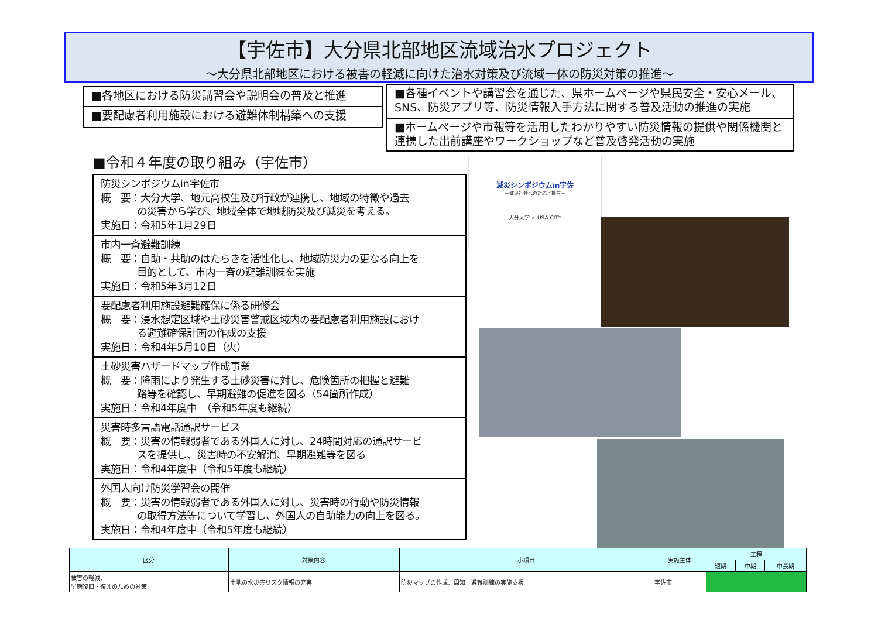【宇佐市】大分県北部地区流域治水プロジェクト
～大分県北部地区における被害の軽減に向けた治水対策及び流域一体の防災対策の推進～
■各地区における防災講習会や説明会の普及と推進
■要配慮者利用施設における避難体制構築への支援
■各種イベントや講習会を通じた、県ホームページや県民安全・安心メール、SNS、防災アプリ等、防災情報入手方法に関する普及活動の推進の実施
■ホームページや市報等を活用したわかりやすい防災情報の提供や関係機関と連携した出前講座やワークショップなど普及啓発活動の実施
■令和４年度の取り組み（宇佐市）
防災シンポジウムin宇佐市
概　要：大分大学、地元高校生及び行政が連携し、地域の特徴や過去
の災害から学び、地域全体で地域防災及び減災を考える。
実施日：令和5年1月29日
市内一斉避難訓練
概　要：自助・共助のはたらきを活性化し、地域防災力の更なる向上を
目的として、市内一斉の避難訓練を実施
実施日：令和5年3月12日
要配慮者利用施設避難確保に係る研修会
概　要：浸水想定区域や土砂災害警戒区域内の要配慮者利用施設におけ
る避難確保計画の作成の支援
実施日：令和4年5月10日（火）
土砂災害ハザードマップ作成事業
概　要：降雨により発生する土砂災害に対し、危険箇所の把握と避難
路等を確認し、早期避難の促進を図る（54箇所作成）
実施日：令和4年度中　（令和5年度も継続）
災害時多言語電話通訳サービス
概　要：災害の情報弱者である外国人に対し、24時間対応の通訳サービ
スを提供し、災害時の不安解消、早期避難等を図る
実施日：令和4年度中（令和5年度も継続）
外国人向け防災学習会の開催
概　要：災害の情報弱者である外国人に対し、災害時の行動や防災情報
の取得方法等について学習し、外国人の自助能力の向上を図る。
実施日：令和4年度中（令和5年度も継続）
減災シンポジウムin宇佐
―減災社会への対応と提言―
大分大学 × USA CITY
| 区分 | 対策内容 | 小項目 | 実施主体 | 工程 | | |
| --- | --- | --- | --- | --- | --- | --- |
| | | | | 短期 | 中期 | 中長期 |
| 被害の軽減、 早期復旧・復興のための対策 | 土地の水災害リスク情報の充実 | 防災マップの作成、周知 避難訓練の実施支援 | 宇佐市 | | | |